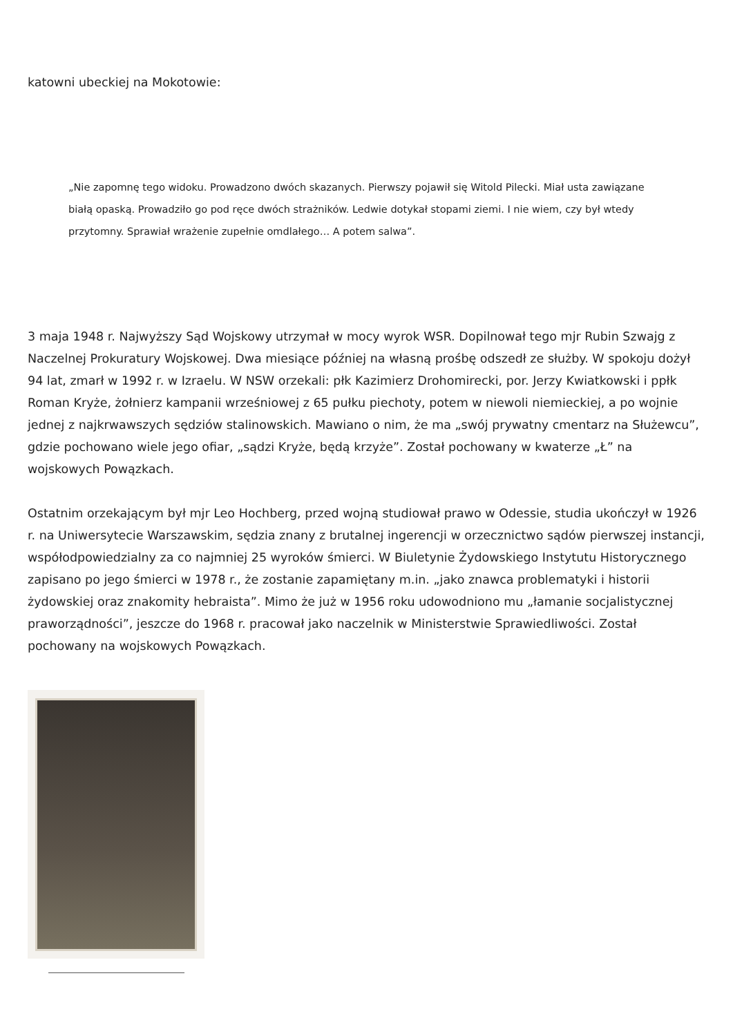katowni ubeckiej na Mokotowie:
„Nie zapomnę tego widoku. Prowadzono dwóch skazanych. Pierwszy pojawił się Witold Pilecki. Miał usta zawiązane białą opaską. Prowadziło go pod ręce dwóch strażników. Ledwie dotykał stopami ziemi. I nie wiem, czy był wtedy przytomny. Sprawiał wrażenie zupełnie omdlałego… A potem salwa”.
3 maja 1948 r. Najwyższy Sąd Wojskowy utrzymał w mocy wyrok WSR. Dopilnował tego mjr Rubin Szwajg z Naczelnej Prokuratury Wojskowej. Dwa miesiące później na własną prośbę odszedł ze służby. W spokoju dożył 94 lat, zmarł w 1992 r. w Izraelu. W NSW orzekali: płk Kazimierz Drohomirecki, por. Jerzy Kwiatkowski i ppłk Roman Kryże, żołnierz kampanii wrześniowej z 65 pułku piechoty, potem w niewoli niemieckiej, a po wojnie jednej z najkrwawszych sędziów stalinowskich. Mawiano o nim, że ma „swój prywatny cmentarz na Służewcu”, gdzie pochowano wiele jego ofiar, „sądzi Kryże, będą krzyże”. Został pochowany w kwaterze „Ł” na wojskowych Powązkach.
Ostatnim orzekającym był mjr Leo Hochberg, przed wojną studiował prawo w Odessie, studia ukończył w 1926 r. na Uniwersytecie Warszawskim, sędzia znany z brutalnej ingerencji w orzecznictwo sądów pierwszej instancji, współodpowiedzialny za co najmniej 25 wyroków śmierci. W Biuletynie Żydowskiego Instytutu Historycznego zapisano po jego śmierci w 1978 r., że zostanie zapamiętany m.in. „jako znawca problematyki i historii żydowskiej oraz znakomity hebraista”. Mimo że już w 1956 roku udowodniono mu „łamanie socjalistycznej praworządności”, jeszcze do 1968 r. pracował jako naczelnik w Ministerstwie Sprawiedliwości. Został pochowany na wojskowych Powązkach.